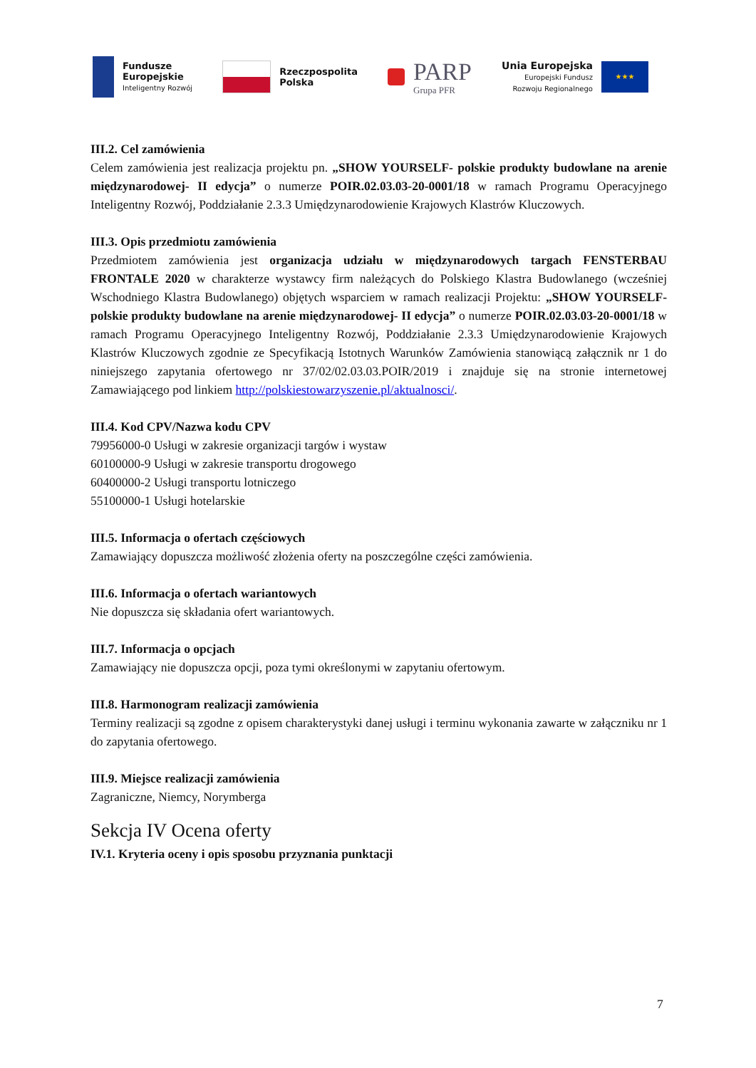Fundusze
Europejskie
Inteligentny Rozwój
Rzeczpospolita
Polska
PARP
Grupa PFR
Unia Europejska
Europejski Fundusz
Rozwoju Regionalnego
★★★
III.2. Cel zamówienia
Celem zamówienia jest realizacja projektu pn. „SHOW YOURSELF- polskie produkty budowlane na arenie międzynarodowej- II edycja” o numerze POIR.02.03.03-20-0001/18 w ramach Programu Operacyjnego Inteligentny Rozwój, Poddziałanie 2.3.3 Umiędzynarodowienie Krajowych Klastrów Kluczowych.
III.3. Opis przedmiotu zamówienia
Przedmiotem zamówienia jest organizacja udziału w międzynarodowych targach FENSTERBAU FRONTALE 2020 w charakterze wystawcy firm należących do Polskiego Klastra Budowlanego (wcześniej Wschodniego Klastra Budowlanego) objętych wsparciem w ramach realizacji Projektu: „SHOW YOURSELF- polskie produkty budowlane na arenie międzynarodowej- II edycja” o numerze POIR.02.03.03-20-0001/18 w ramach Programu Operacyjnego Inteligentny Rozwój, Poddziałanie 2.3.3 Umiędzynarodowienie Krajowych Klastrów Kluczowych zgodnie ze Specyfikacją Istotnych Warunków Zamówienia stanowiącą załącznik nr 1 do niniejszego zapytania ofertowego nr 37/02/02.03.03.POIR/2019 i znajduje się na stronie internetowej Zamawiającego pod linkiem http://polskiestowarzyszenie.pl/aktualnosci/.
III.4. Kod CPV/Nazwa kodu CPV
79956000-0 Usługi w zakresie organizacji targów i wystaw
60100000-9 Usługi w zakresie transportu drogowego
60400000-2 Usługi transportu lotniczego
55100000-1 Usługi hotelarskie
III.5. Informacja o ofertach częściowych
Zamawiający dopuszcza możliwość złożenia oferty na poszczególne części zamówienia.
III.6. Informacja o ofertach wariantowych
Nie dopuszcza się składania ofert wariantowych.
III.7. Informacja o opcjach
Zamawiający nie dopuszcza opcji, poza tymi określonymi w zapytaniu ofertowym.
III.8. Harmonogram realizacji zamówienia
Terminy realizacji są zgodne z opisem charakterystyki danej usługi i terminu wykonania zawarte w załączniku nr 1 do zapytania ofertowego.
III.9. Miejsce realizacji zamówienia
Zagraniczne, Niemcy, Norymberga
Sekcja IV Ocena oferty
IV.1. Kryteria oceny i opis sposobu przyznania punktacji
7